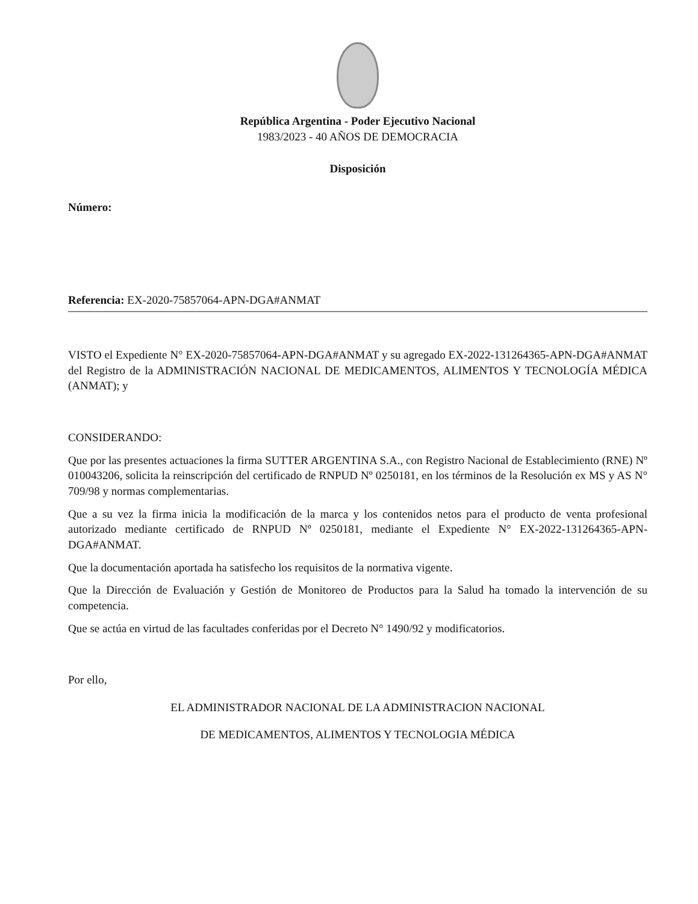República Argentina - Poder Ejecutivo Nacional
1983/2023 - 40 AÑOS DE DEMOCRACIA
Disposición
Número:
Referencia: EX-2020-75857064-APN-DGA#ANMAT
VISTO el Expediente N° EX-2020-75857064-APN-DGA#ANMAT y su agregado EX-2022-131264365-APN-DGA#ANMAT del Registro de la ADMINISTRACIÓN NACIONAL DE MEDICAMENTOS, ALIMENTOS Y TECNOLOGÍA MÉDICA (ANMAT); y
CONSIDERANDO:
Que por las presentes actuaciones la firma SUTTER ARGENTINA S.A., con Registro Nacional de Establecimiento (RNE) Nº 010043206, solicita la reinscripción del certificado de RNPUD Nº 0250181, en los términos de la Resolución ex MS y AS N° 709/98 y normas complementarias.
Que a su vez la firma inicia la modificación de la marca y los contenidos netos para el producto de venta profesional autorizado mediante certificado de RNPUD Nº 0250181, mediante el Expediente N° EX-2022-131264365-APN-DGA#ANMAT.
Que la documentación aportada ha satisfecho los requisitos de la normativa vigente.
Que la Dirección de Evaluación y Gestión de Monitoreo de Productos para la Salud ha tomado la intervención de su competencia.
Que se actúa en virtud de las facultades conferidas por el Decreto N° 1490/92 y modificatorios.
Por ello,
EL ADMINISTRADOR NACIONAL DE LA ADMINISTRACION NACIONAL
DE MEDICAMENTOS, ALIMENTOS Y TECNOLOGIA MÉDICA